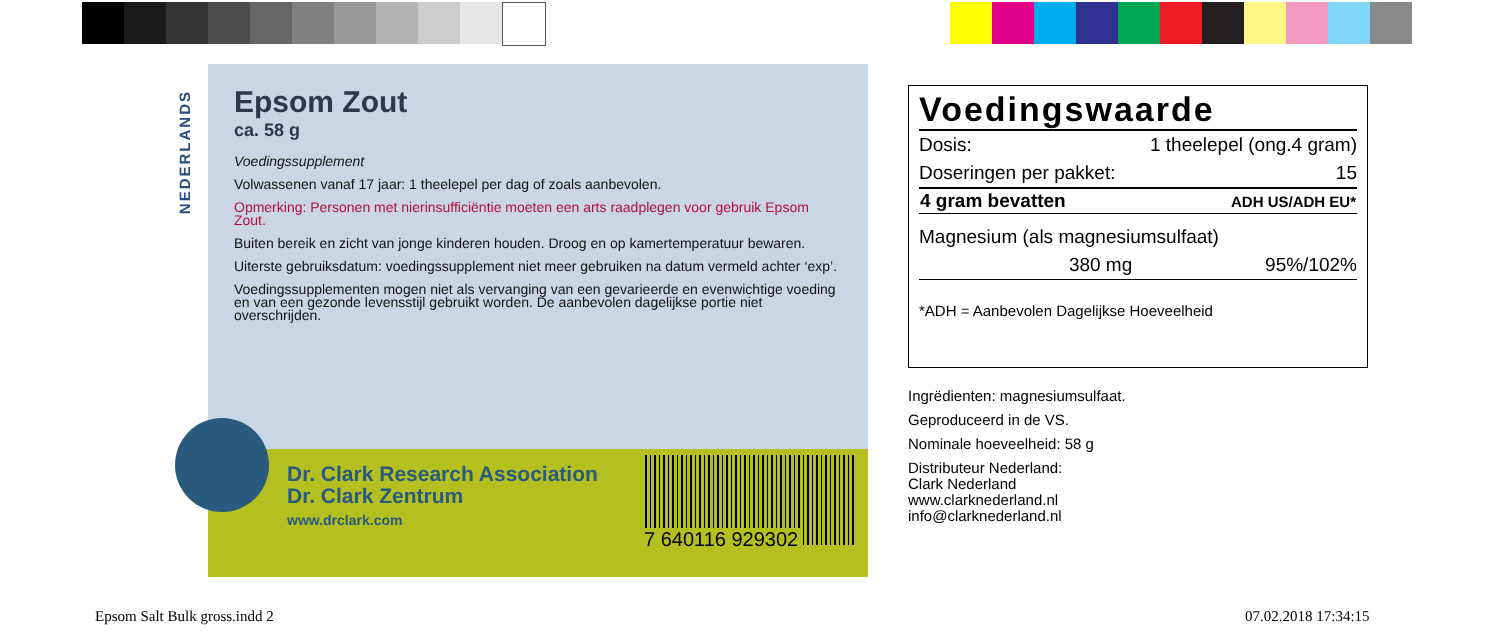NEDERLANDS
Epsom Zout
ca. 58 g
Voedingssupplement
Volwassenen vanaf 17 jaar: 1 theelepel per dag of zoals aanbevolen.
Opmerking: Personen met nierinsufficiëntie moeten een arts raadplegen voor gebruik Epsom Zout.
Buiten bereik en zicht van jonge kinderen houden. Droog en op kamertemperatuur bewaren.
Uiterste gebruiksdatum: voedingssupplement niet meer gebruiken na datum vermeld achter ‘exp’.
Voedingssupplementen mogen niet als vervanging van een gevarieerde en evenwichtige voeding en van een gezonde levensstijl gebruikt worden. De aanbevolen dagelijkse portie niet overschrijden.
Dr. Clark Research Association
Dr. Clark Zentrum
www.drclark.com
7 640116 929302
Voedingswaarde
| Dosis: | 1 theelepel (ong.4 gram) |
| Doseringen per pakket: | 15 |
| 4 gram bevatten | ADH US/ADH EU* |
| Magnesium (als magnesiumsulfaat) | |
| 380 mg | 95%/102% |
| *ADH = Aanbevolen Dagelijkse Hoeveelheid | |
Ingrëdienten: magnesiumsulfaat.
Geproduceerd in de VS.
Nominale hoeveelheid: 58 g
Distributeur Nederland:
Clark Nederland
www.clarknederland.nl
info@clarknederland.nl
Epsom Salt Bulk gross.indd 2 07.02.2018 17:34:15